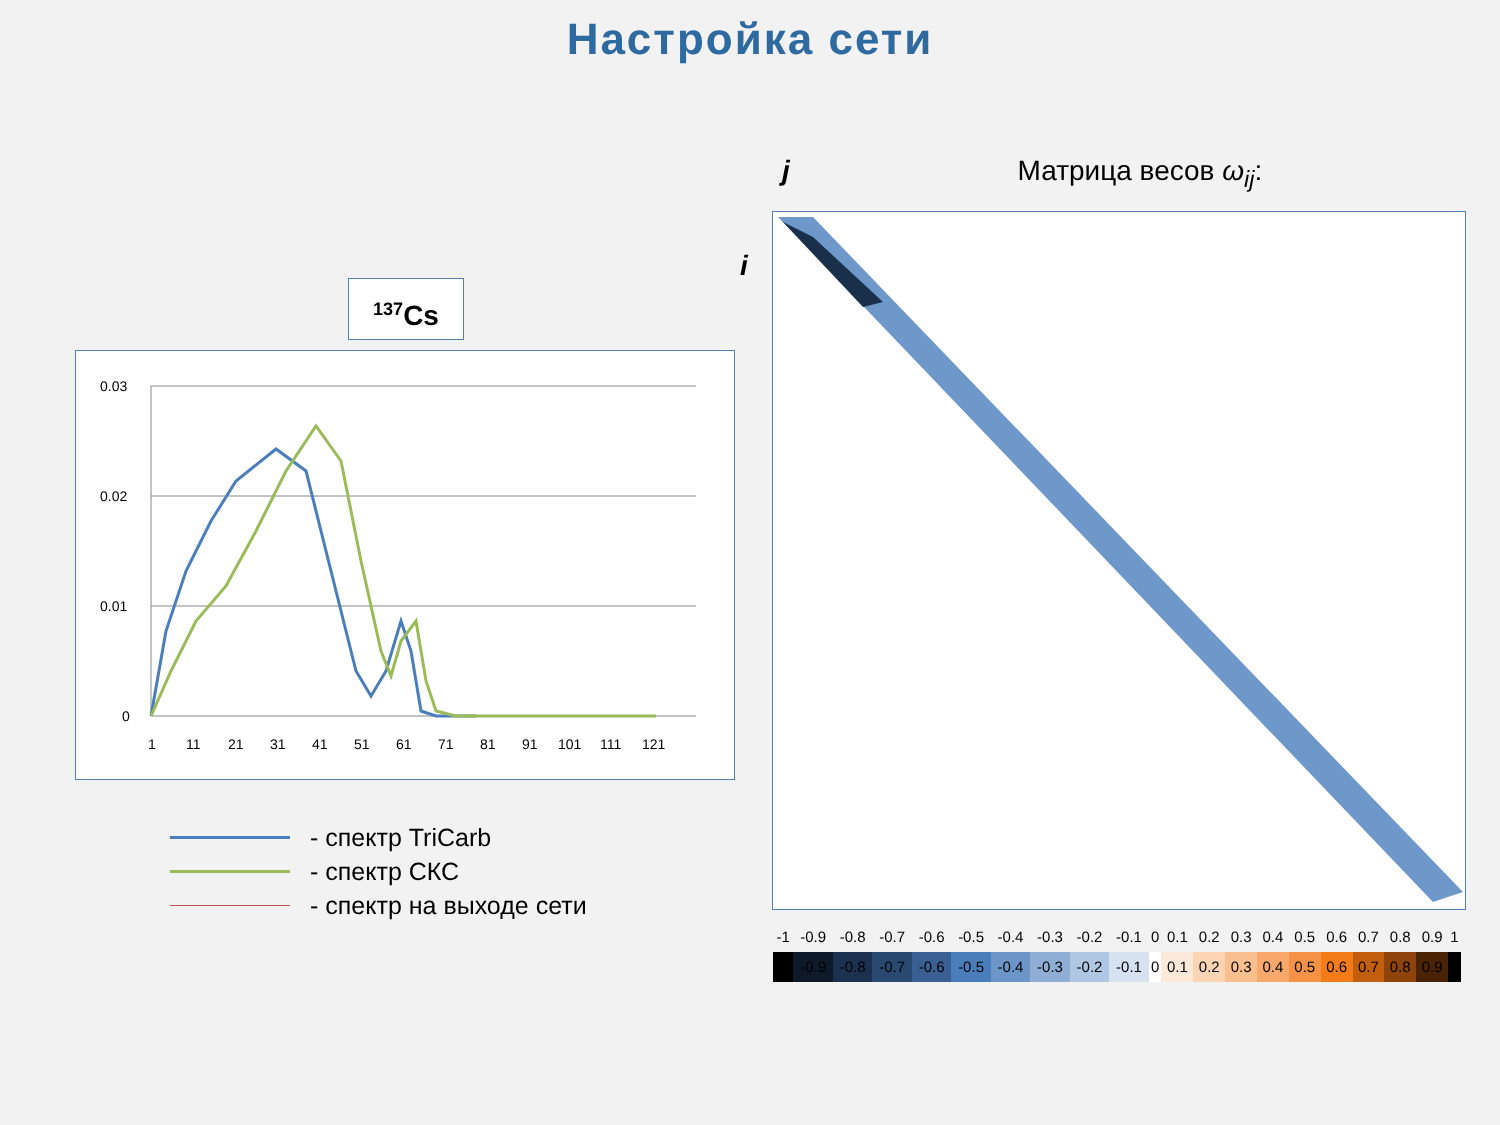Настройка сети
<sup>137</sup>Cs
0.03
0.02
0.01
0
1
11
21
31
41
51
61
71
81
91
101
111
121
- спектр TriCarb
- спектр СКС
- спектр на выходе сети
j Матрица весов ω<sub>ij</sub>:
i
| -1 | -0.9 | -0.8 | -0.7 | -0.6 | -0.5 | -0.4 | -0.3 | -0.2 | -0.1 | 0 | 0.1 | 0.2 | 0.3 | 0.4 | 0.5 | 0.6 | 0.7 | 0.8 | 0.9 | 1 |
| | -0.9 | -0.8 | -0.7 | -0.6 | -0.5 | -0.4 | -0.3 | -0.2 | -0.1 | 0 | 0.1 | 0.2 | 0.3 | 0.4 | 0.5 | 0.6 | 0.7 | 0.8 | 0.9 | |